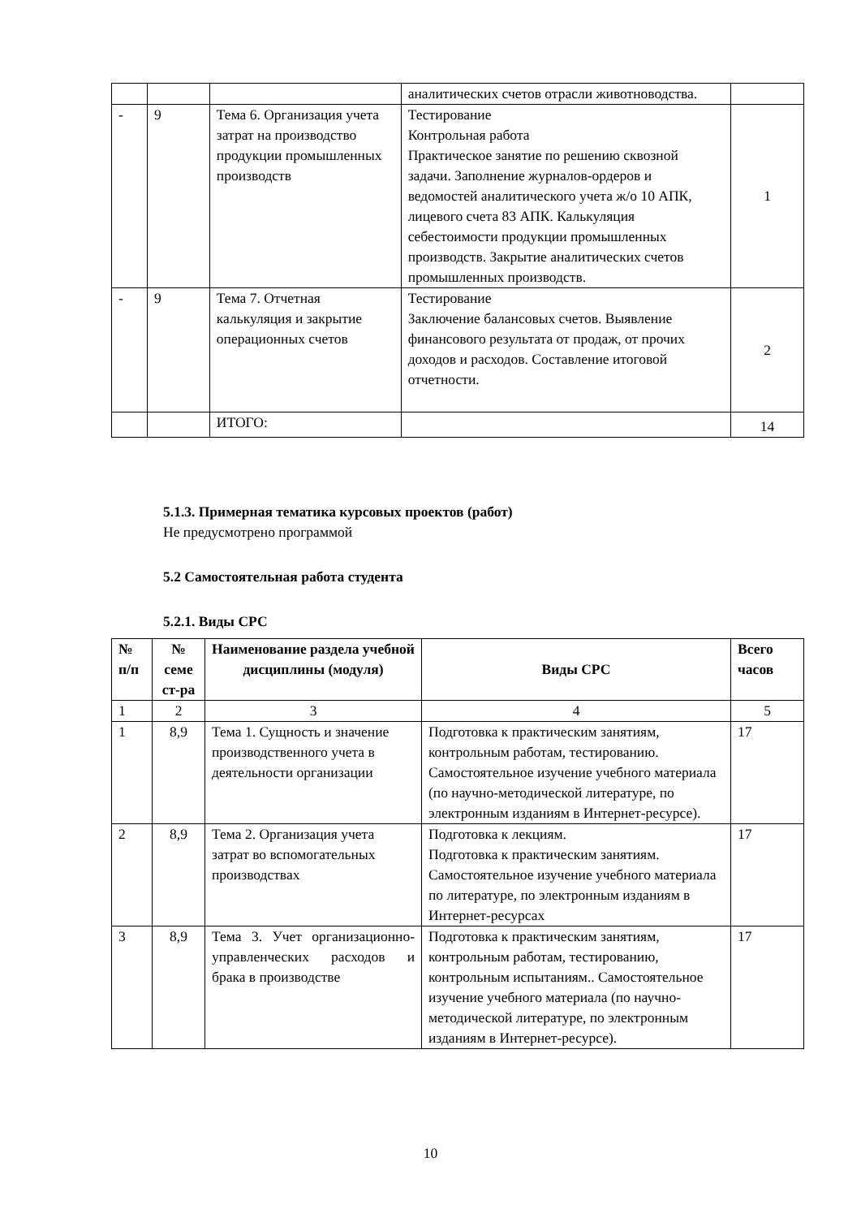| | | | аналитических счетов отрасли животноводства. | |
| - | 9 | Тема 6. Организация учета затрат на производство продукции промышленных производств | Тестирование Контрольная работа Практическое занятие по решению сквозной задачи. Заполнение журналов-ордеров и ведомостей аналитического учета ж/о 10 АПК, лицевого счета 83 АПК. Калькуляция себестоимости продукции промышленных производств. Закрытие аналитических счетов промышленных производств. | 1 |
| - | 9 | Тема 7. Отчетная калькуляция и закрытие операционных счетов | Тестирование Заключение балансовых счетов. Выявление финансового результата от продаж, от прочих доходов и расходов. Составление итоговой отчетности. | 2 |
| | | ИТОГО: | | 14 |
5.1.3. Примерная тематика курсовых проектов (работ)
Не предусмотрено программой
5.2 Самостоятельная работа студента
5.2.1. Виды СРС
| № п/п | № семе ст-ра | Наименование раздела учебной дисциплины (модуля) | Виды СРС | Всего часов |
| --- | --- | --- | --- | --- |
| 1 | 2 | 3 | 4 | 5 |
| 1 | 8,9 | Тема 1. Сущность и значение производственного учета в деятельности организации | Подготовка к практическим занятиям, контрольным работам, тестированию. Самостоятельное изучение учебного материала (по научно-методической литературе, по электронным изданиям в Интернет-ресурсе). | 17 |
| 2 | 8,9 | Тема 2. Организация учета затрат во вспомогательных производствах | Подготовка к лекциям. Подготовка к практическим занятиям. Самостоятельное изучение учебного материала по литературе, по электронным изданиям в Интернет-ресурсах | 17 |
| 3 | 8,9 | Тема 3. Учет организационно-управленческих расходов и брака в производстве | Подготовка к практическим занятиям, контрольным работам, тестированию, контрольным испытаниям.. Самостоятельное изучение учебного материала (по научно-методической литературе, по электронным изданиям в Интернет-ресурсе). | 17 |
10